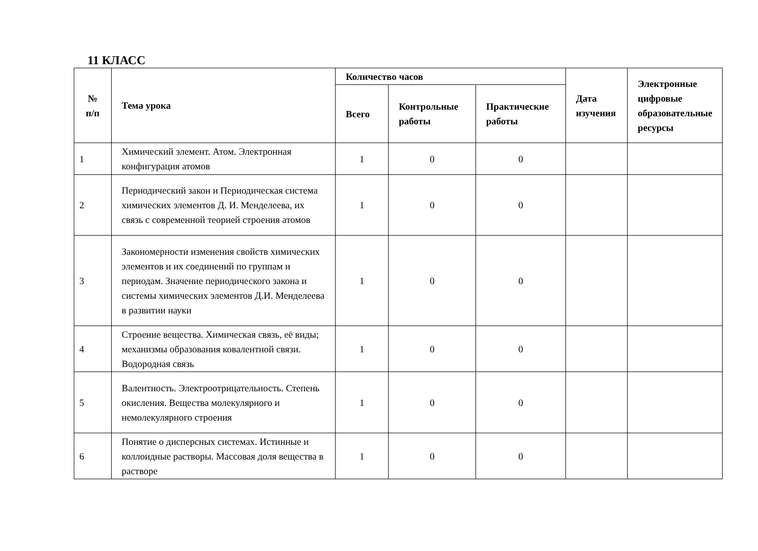11 КЛАСС
| № п/п | Тема урока | Количество часов | | | Дата изучения | Электронные цифровые образовательные ресурсы |
| --- | --- | --- | --- | --- | --- | --- |
| | | Всего | Контрольные работы | Практические работы | | |
| 1 | Химический элемент. Атом. Электронная конфигурация атомов | 1 | 0 | 0 | | |
| 2 | Периодический закон и Периодическая система химических элементов Д. И. Менделеева, их связь с современной теорией строения атомов | 1 | 0 | 0 | | |
| 3 | Закономерности изменения свойств химических элементов и их соединений по группам и периодам. Значение периодического закона и системы химических элементов Д.И. Менделеева в развитии науки | 1 | 0 | 0 | | |
| 4 | Строение вещества. Химическая связь, её виды; механизмы образования ковалентной связи. Водородная связь | 1 | 0 | 0 | | |
| 5 | Валентность. Электроотрицательность. Степень окисления. Вещества молекулярного и немолекулярного строения | 1 | 0 | 0 | | |
| 6 | Понятие о дисперсных системах. Истинные и коллоидные растворы. Массовая доля вещества в растворе | 1 | 0 | 0 | | |